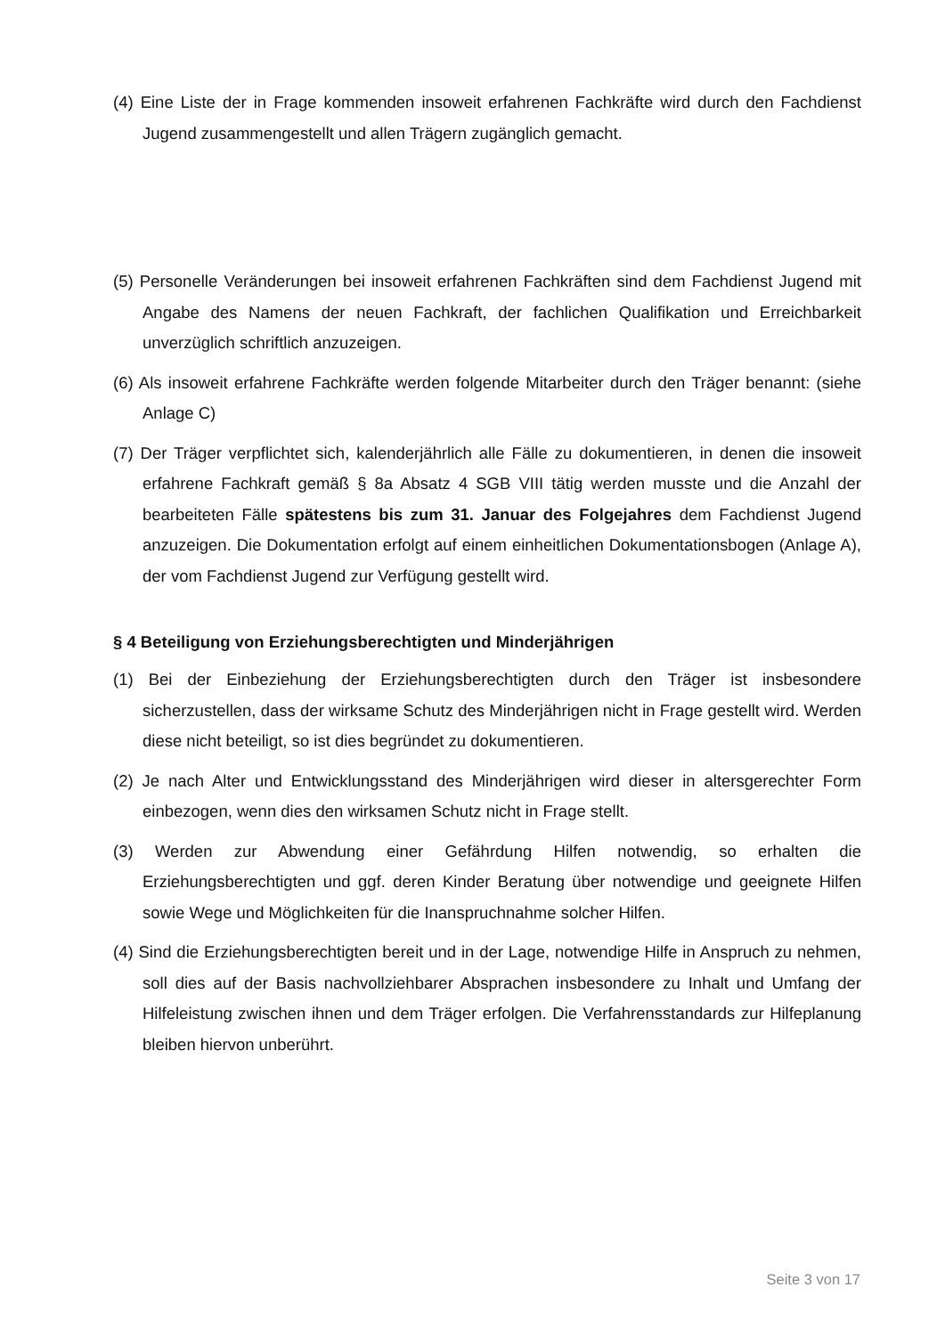(4) Eine Liste der in Frage kommenden insoweit erfahrenen Fachkräfte wird durch den Fachdienst Jugend zusammengestellt und allen Trägern zugänglich gemacht.
(5) Personelle Veränderungen bei insoweit erfahrenen Fachkräften sind dem Fachdienst Jugend mit Angabe des Namens der neuen Fachkraft, der fachlichen Qualifikation und Erreichbarkeit unverzüglich schriftlich anzuzeigen.
(6) Als insoweit erfahrene Fachkräfte werden folgende Mitarbeiter durch den Träger benannt: (siehe Anlage C)
(7) Der Träger verpflichtet sich, kalenderjährlich alle Fälle zu dokumentieren, in denen die insoweit erfahrene Fachkraft gemäß § 8a Absatz 4 SGB VIII tätig werden musste und die Anzahl der bearbeiteten Fälle spätestens bis zum 31. Januar des Folgejahres dem Fachdienst Jugend anzuzeigen. Die Dokumentation erfolgt auf einem einheitlichen Dokumentationsbogen (Anlage A), der vom Fachdienst Jugend zur Verfügung gestellt wird.
§ 4 Beteiligung von Erziehungsberechtigten und Minderjährigen
(1) Bei der Einbeziehung der Erziehungsberechtigten durch den Träger ist insbesondere sicherzustellen, dass der wirksame Schutz des Minderjährigen nicht in Frage gestellt wird. Werden diese nicht beteiligt, so ist dies begründet zu dokumentieren.
(2) Je nach Alter und Entwicklungsstand des Minderjährigen wird dieser in altersgerechter Form einbezogen, wenn dies den wirksamen Schutz nicht in Frage stellt.
(3) Werden zur Abwendung einer Gefährdung Hilfen notwendig, so erhalten die Erziehungsberechtigten und ggf. deren Kinder Beratung über notwendige und geeignete Hilfen sowie Wege und Möglichkeiten für die Inanspruchnahme solcher Hilfen.
(4) Sind die Erziehungsberechtigten bereit und in der Lage, notwendige Hilfe in Anspruch zu nehmen, soll dies auf der Basis nachvollziehbarer Absprachen insbesondere zu Inhalt und Umfang der Hilfeleistung zwischen ihnen und dem Träger erfolgen. Die Verfahrensstandards zur Hilfeplanung bleiben hiervon unberührt.
Seite 3 von 17